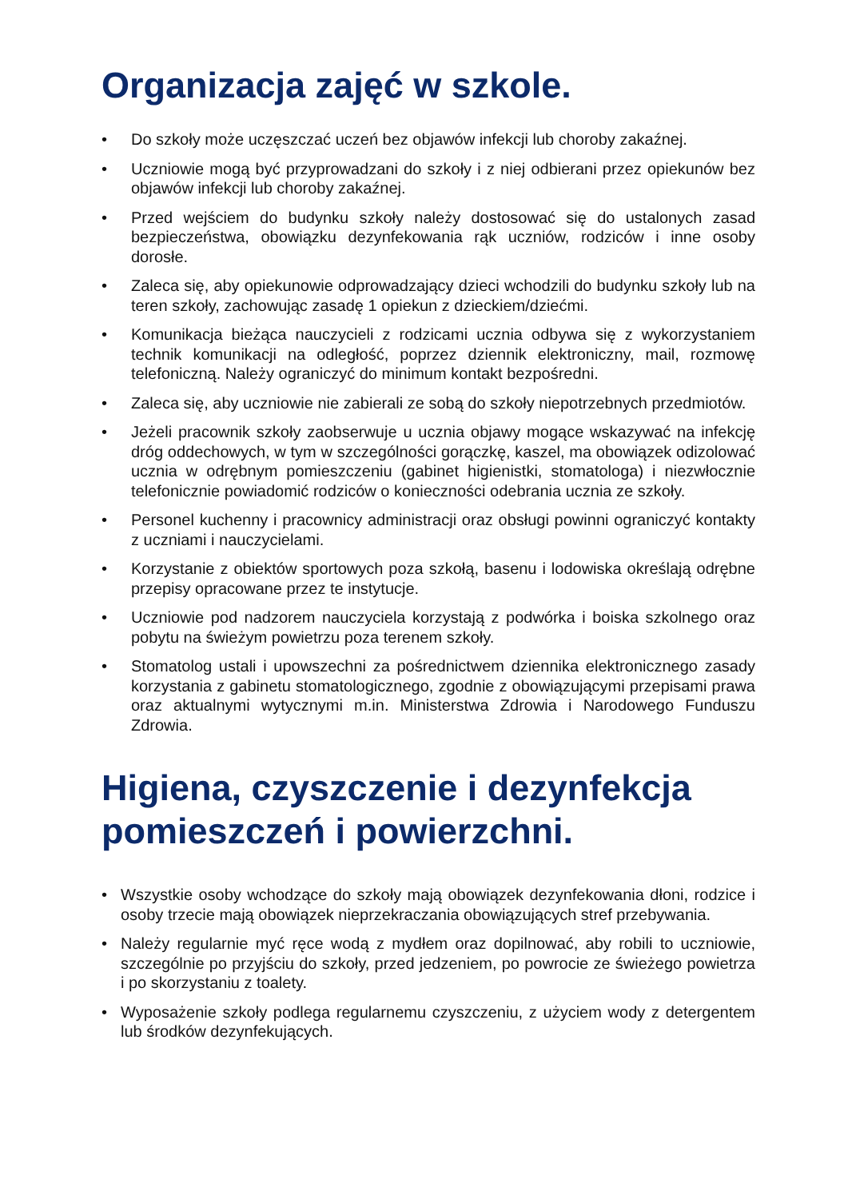Organizacja zajęć w szkole.
• Do szkoły może uczęszczać uczeń bez objawów infekcji lub choroby zakaźnej.
• Uczniowie mogą być przyprowadzani do szkoły i z niej odbierani przez opiekunów bez objawów infekcji lub choroby zakaźnej.
• Przed wejściem do budynku szkoły należy dostosować się do ustalonych zasad bezpieczeństwa, obowiązku dezynfekowania rąk uczniów, rodziców i inne osoby dorosłe.
• Zaleca się, aby opiekunowie odprowadzający dzieci wchodzili do budynku szkoły lub na teren szkoły, zachowując zasadę 1 opiekun z dzieckiem/dziećmi.
• Komunikacja bieżąca nauczycieli z rodzicami ucznia odbywa się z wykorzystaniem technik komunikacji na odległość, poprzez dziennik elektroniczny, mail, rozmowę telefoniczną. Należy ograniczyć do minimum kontakt bezpośredni.
• Zaleca się, aby uczniowie nie zabierali ze sobą do szkoły niepotrzebnych przedmiotów.
• Jeżeli pracownik szkoły zaobserwuje u ucznia objawy mogące wskazywać na infekcję dróg oddechowych, w tym w szczególności gorączkę, kaszel, ma obowiązek odizolować ucznia w odrębnym pomieszczeniu (gabinet higienistki, stomatologa) i niezwłocznie telefonicznie powiadomić rodziców o konieczności odebrania ucznia ze szkoły.
• Personel kuchenny i pracownicy administracji oraz obsługi powinni ograniczyć kontakty z uczniami i nauczycielami.
• Korzystanie z obiektów sportowych poza szkołą, basenu i lodowiska określają odrębne przepisy opracowane przez te instytucje.
• Uczniowie pod nadzorem nauczyciela korzystają z podwórka i boiska szkolnego oraz pobytu na świeżym powietrzu poza terenem szkoły.
• Stomatolog ustali i upowszechni za pośrednictwem dziennika elektronicznego zasady korzystania z gabinetu stomatologicznego, zgodnie z obowiązującymi przepisami prawa oraz aktualnymi wytycznymi m.in. Ministerstwa Zdrowia i Narodowego Funduszu Zdrowia.
Higiena, czyszczenie i dezynfekcja pomieszczeń i powierzchni.
• Wszystkie osoby wchodzące do szkoły mają obowiązek dezynfekowania dłoni, rodzice i osoby trzecie mają obowiązek nieprzekraczania obowiązujących stref przebywania.
• Należy regularnie myć ręce wodą z mydłem oraz dopilnować, aby robili to uczniowie, szczególnie po przyjściu do szkoły, przed jedzeniem, po powrocie ze świeżego powietrza i po skorzystaniu z toalety.
• Wyposażenie szkoły podlega regularnemu czyszczeniu, z użyciem wody z detergentem lub środków dezynfekujących.